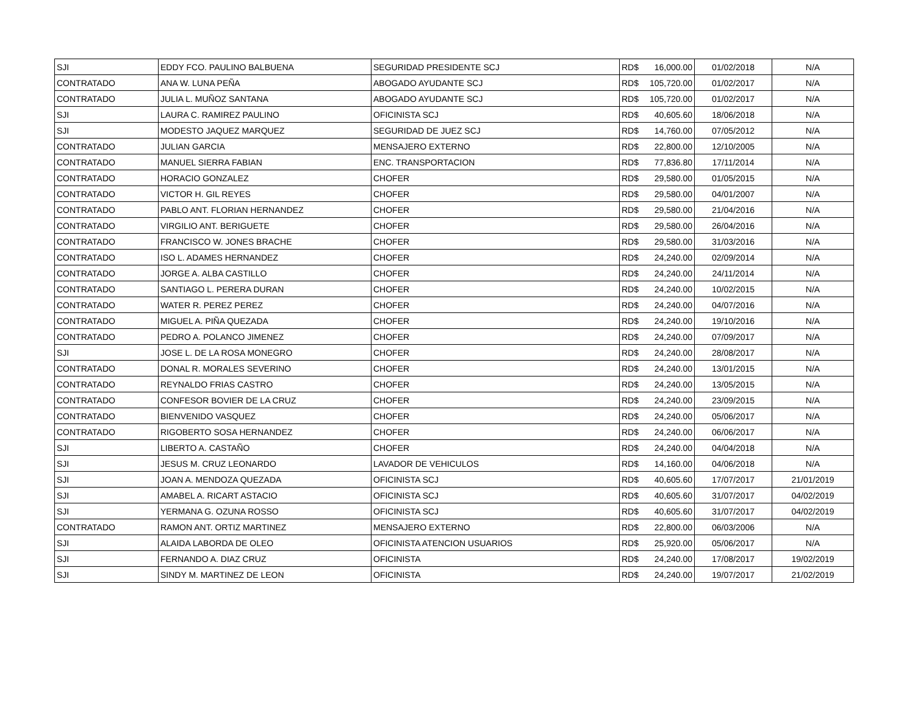| SJI | EDDY FCO. PAULINO BALBUENA | SEGURIDAD PRESIDENTE SCJ | RD$ | 16,000.00 | 01/02/2018 | N/A |
| CONTRATADO | ANA W. LUNA PEÑA | ABOGADO AYUDANTE SCJ | RD$ | 105,720.00 | 01/02/2017 | N/A |
| CONTRATADO | JULIA L. MUÑOZ SANTANA | ABOGADO AYUDANTE SCJ | RD$ | 105,720.00 | 01/02/2017 | N/A |
| SJI | LAURA C. RAMIREZ PAULINO | OFICINISTA SCJ | RD$ | 40,605.60 | 18/06/2018 | N/A |
| SJI | MODESTO JAQUEZ MARQUEZ | SEGURIDAD DE JUEZ SCJ | RD$ | 14,760.00 | 07/05/2012 | N/A |
| CONTRATADO | JULIAN GARCIA | MENSAJERO EXTERNO | RD$ | 22,800.00 | 12/10/2005 | N/A |
| CONTRATADO | MANUEL SIERRA FABIAN | ENC. TRANSPORTACION | RD$ | 77,836.80 | 17/11/2014 | N/A |
| CONTRATADO | HORACIO GONZALEZ | CHOFER | RD$ | 29,580.00 | 01/05/2015 | N/A |
| CONTRATADO | VICTOR H. GIL REYES | CHOFER | RD$ | 29,580.00 | 04/01/2007 | N/A |
| CONTRATADO | PABLO ANT. FLORIAN HERNANDEZ | CHOFER | RD$ | 29,580.00 | 21/04/2016 | N/A |
| CONTRATADO | VIRGILIO ANT. BERIGUETE | CHOFER | RD$ | 29,580.00 | 26/04/2016 | N/A |
| CONTRATADO | FRANCISCO W. JONES BRACHE | CHOFER | RD$ | 29,580.00 | 31/03/2016 | N/A |
| CONTRATADO | ISO L. ADAMES HERNANDEZ | CHOFER | RD$ | 24,240.00 | 02/09/2014 | N/A |
| CONTRATADO | JORGE A. ALBA CASTILLO | CHOFER | RD$ | 24,240.00 | 24/11/2014 | N/A |
| CONTRATADO | SANTIAGO L. PERERA DURAN | CHOFER | RD$ | 24,240.00 | 10/02/2015 | N/A |
| CONTRATADO | WATER R. PEREZ PEREZ | CHOFER | RD$ | 24,240.00 | 04/07/2016 | N/A |
| CONTRATADO | MIGUEL A. PIÑA QUEZADA | CHOFER | RD$ | 24,240.00 | 19/10/2016 | N/A |
| CONTRATADO | PEDRO A. POLANCO JIMENEZ | CHOFER | RD$ | 24,240.00 | 07/09/2017 | N/A |
| SJI | JOSE L. DE LA ROSA MONEGRO | CHOFER | RD$ | 24,240.00 | 28/08/2017 | N/A |
| CONTRATADO | DONAL R. MORALES SEVERINO | CHOFER | RD$ | 24,240.00 | 13/01/2015 | N/A |
| CONTRATADO | REYNALDO FRIAS CASTRO | CHOFER | RD$ | 24,240.00 | 13/05/2015 | N/A |
| CONTRATADO | CONFESOR BOVIER DE LA CRUZ | CHOFER | RD$ | 24,240.00 | 23/09/2015 | N/A |
| CONTRATADO | BIENVENIDO VASQUEZ | CHOFER | RD$ | 24,240.00 | 05/06/2017 | N/A |
| CONTRATADO | RIGOBERTO SOSA HERNANDEZ | CHOFER | RD$ | 24,240.00 | 06/06/2017 | N/A |
| SJI | LIBERTO A. CASTAÑO | CHOFER | RD$ | 24,240.00 | 04/04/2018 | N/A |
| SJI | JESUS M. CRUZ LEONARDO | LAVADOR DE VEHICULOS | RD$ | 14,160.00 | 04/06/2018 | N/A |
| SJI | JOAN A. MENDOZA QUEZADA | OFICINISTA SCJ | RD$ | 40,605.60 | 17/07/2017 | 21/01/2019 |
| SJI | AMABEL A. RICART ASTACIO | OFICINISTA SCJ | RD$ | 40,605.60 | 31/07/2017 | 04/02/2019 |
| SJI | YERMANA G. OZUNA ROSSO | OFICINISTA SCJ | RD$ | 40,605.60 | 31/07/2017 | 04/02/2019 |
| CONTRATADO | RAMON ANT. ORTIZ MARTINEZ | MENSAJERO EXTERNO | RD$ | 22,800.00 | 06/03/2006 | N/A |
| SJI | ALAIDA LABORDA DE OLEO | OFICINISTA ATENCION USUARIOS | RD$ | 25,920.00 | 05/06/2017 | N/A |
| SJI | FERNANDO A. DIAZ CRUZ | OFICINISTA | RD$ | 24,240.00 | 17/08/2017 | 19/02/2019 |
| SJI | SINDY M. MARTINEZ DE LEON | OFICINISTA | RD$ | 24,240.00 | 19/07/2017 | 21/02/2019 |